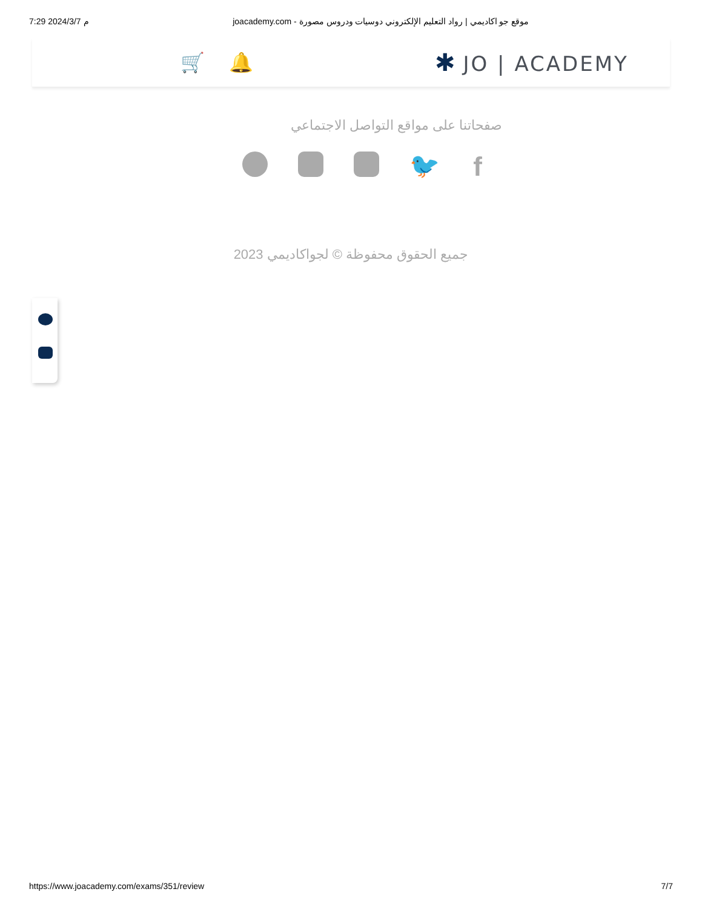7:29 2024/3/7 م joacademy.com - موقع جو اكاديمي | رواد التعليم الإلكتروني دوسيات ودروس مصورة
🛒 🔔 ✱ JO | ACADEMY
صفحاتنا على مواقع التواصل الاجتماعي
🐦 f
جميع الحقوق محفوظة © لجواكاديمي 2023
https://www.joacademy.com/exams/351/review 7/7